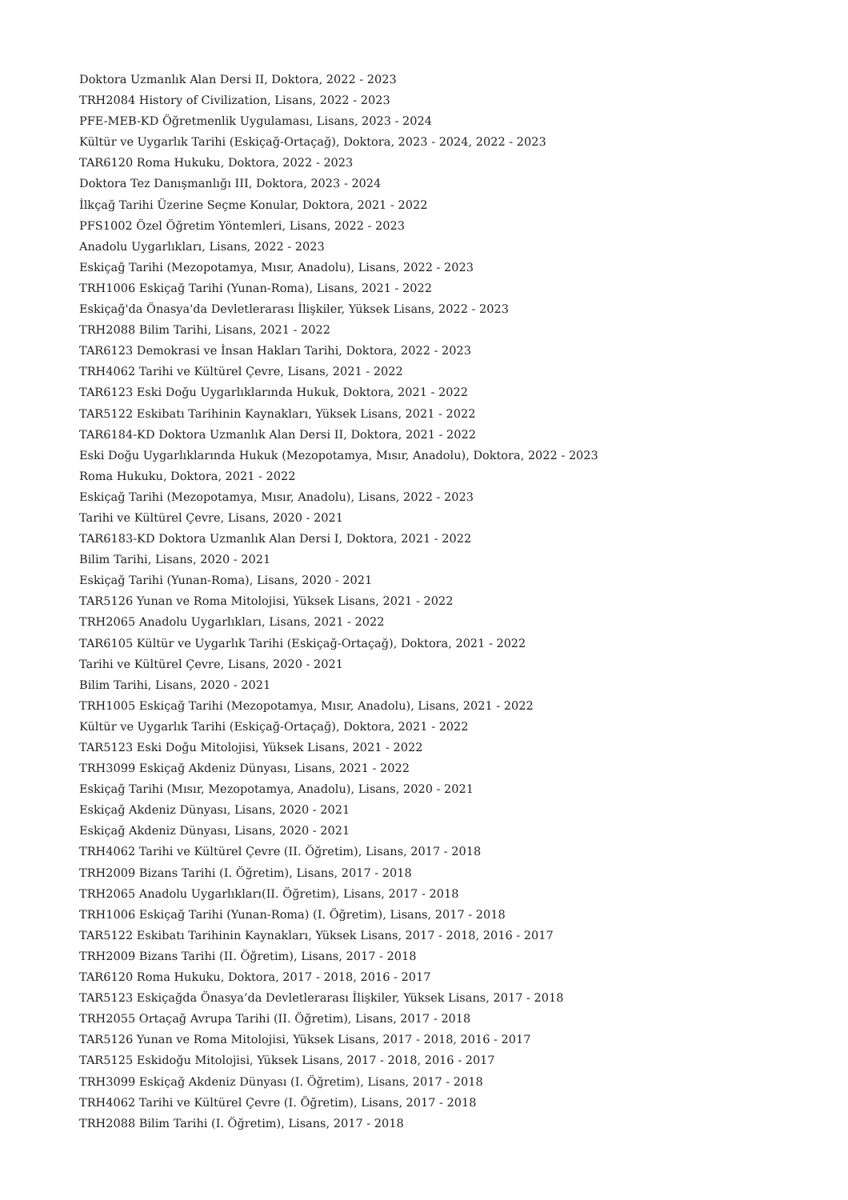Doktora Uzmanlık Alan Dersi II, Doktora, 2022 - 2023
TRH2084 History of Civilization, Lisans, 2022 - 2023
PFE-MEB-KD Öğretmenlik Uygulaması, Lisans, 2023 - 2024
Kültür ve Uygarlık Tarihi (Eskiçağ-Ortaçağ), Doktora, 2023 - 2024, 2022 - 2023
TAR6120 Roma Hukuku, Doktora, 2022 - 2023
Doktora Tez Danışmanlığı III, Doktora, 2023 - 2024
İlkçağ Tarihi Üzerine Seçme Konular, Doktora, 2021 - 2022
PFS1002 Özel Öğretim Yöntemleri, Lisans, 2022 - 2023
Anadolu Uygarlıkları, Lisans, 2022 - 2023
Eskiçağ Tarihi (Mezopotamya, Mısır, Anadolu), Lisans, 2022 - 2023
TRH1006 Eskiçağ Tarihi (Yunan-Roma), Lisans, 2021 - 2022
Eskiçağ'da Önasya'da Devletlerarası İlişkiler, Yüksek Lisans, 2022 - 2023
TRH2088 Bilim Tarihi, Lisans, 2021 - 2022
TAR6123 Demokrasi ve İnsan Hakları Tarihi, Doktora, 2022 - 2023
TRH4062 Tarihi ve Kültürel Çevre, Lisans, 2021 - 2022
TAR6123 Eski Doğu Uygarlıklarında Hukuk, Doktora, 2021 - 2022
TAR5122 Eskibatı Tarihinin Kaynakları, Yüksek Lisans, 2021 - 2022
TAR6184-KD Doktora Uzmanlık Alan Dersi II, Doktora, 2021 - 2022
Eski Doğu Uygarlıklarında Hukuk (Mezopotamya, Mısır, Anadolu), Doktora, 2022 - 2023
Roma Hukuku, Doktora, 2021 - 2022
Eskiçağ Tarihi (Mezopotamya, Mısır, Anadolu), Lisans, 2022 - 2023
Tarihi ve Kültürel Çevre, Lisans, 2020 - 2021
TAR6183-KD Doktora Uzmanlık Alan Dersi I, Doktora, 2021 - 2022
Bilim Tarihi, Lisans, 2020 - 2021
Eskiçağ Tarihi (Yunan-Roma), Lisans, 2020 - 2021
TAR5126 Yunan ve Roma Mitolojisi, Yüksek Lisans, 2021 - 2022
TRH2065 Anadolu Uygarlıkları, Lisans, 2021 - 2022
TAR6105 Kültür ve Uygarlık Tarihi (Eskiçağ-Ortaçağ), Doktora, 2021 - 2022
Tarihi ve Kültürel Çevre, Lisans, 2020 - 2021
Bilim Tarihi, Lisans, 2020 - 2021
TRH1005 Eskiçağ Tarihi (Mezopotamya, Mısır, Anadolu), Lisans, 2021 - 2022
Kültür ve Uygarlık Tarihi (Eskiçağ-Ortaçağ), Doktora, 2021 - 2022
TAR5123 Eski Doğu Mitolojisi, Yüksek Lisans, 2021 - 2022
TRH3099 Eskiçağ Akdeniz Dünyası, Lisans, 2021 - 2022
Eskiçağ Tarihi (Mısır, Mezopotamya, Anadolu), Lisans, 2020 - 2021
Eskiçağ Akdeniz Dünyası, Lisans, 2020 - 2021
Eskiçağ Akdeniz Dünyası, Lisans, 2020 - 2021
TRH4062 Tarihi ve Kültürel Çevre (II. Öğretim), Lisans, 2017 - 2018
TRH2009 Bizans Tarihi (I. Öğretim), Lisans, 2017 - 2018
TRH2065 Anadolu Uygarlıkları(II. Öğretim), Lisans, 2017 - 2018
TRH1006 Eskiçağ Tarihi (Yunan-Roma) (I. Öğretim), Lisans, 2017 - 2018
TAR5122 Eskibatı Tarihinin Kaynakları, Yüksek Lisans, 2017 - 2018, 2016 - 2017
TRH2009 Bizans Tarihi (II. Öğretim), Lisans, 2017 - 2018
TAR6120 Roma Hukuku, Doktora, 2017 - 2018, 2016 - 2017
TAR5123 Eskiçağda Önasya’da Devletlerarası İlişkiler, Yüksek Lisans, 2017 - 2018
TRH2055 Ortaçağ Avrupa Tarihi (II. Öğretim), Lisans, 2017 - 2018
TAR5126 Yunan ve Roma Mitolojisi, Yüksek Lisans, 2017 - 2018, 2016 - 2017
TAR5125 Eskidoğu Mitolojisi, Yüksek Lisans, 2017 - 2018, 2016 - 2017
TRH3099 Eskiçağ Akdeniz Dünyası (I. Öğretim), Lisans, 2017 - 2018
TRH4062 Tarihi ve Kültürel Çevre (I. Öğretim), Lisans, 2017 - 2018
TRH2088 Bilim Tarihi (I. Öğretim), Lisans, 2017 - 2018